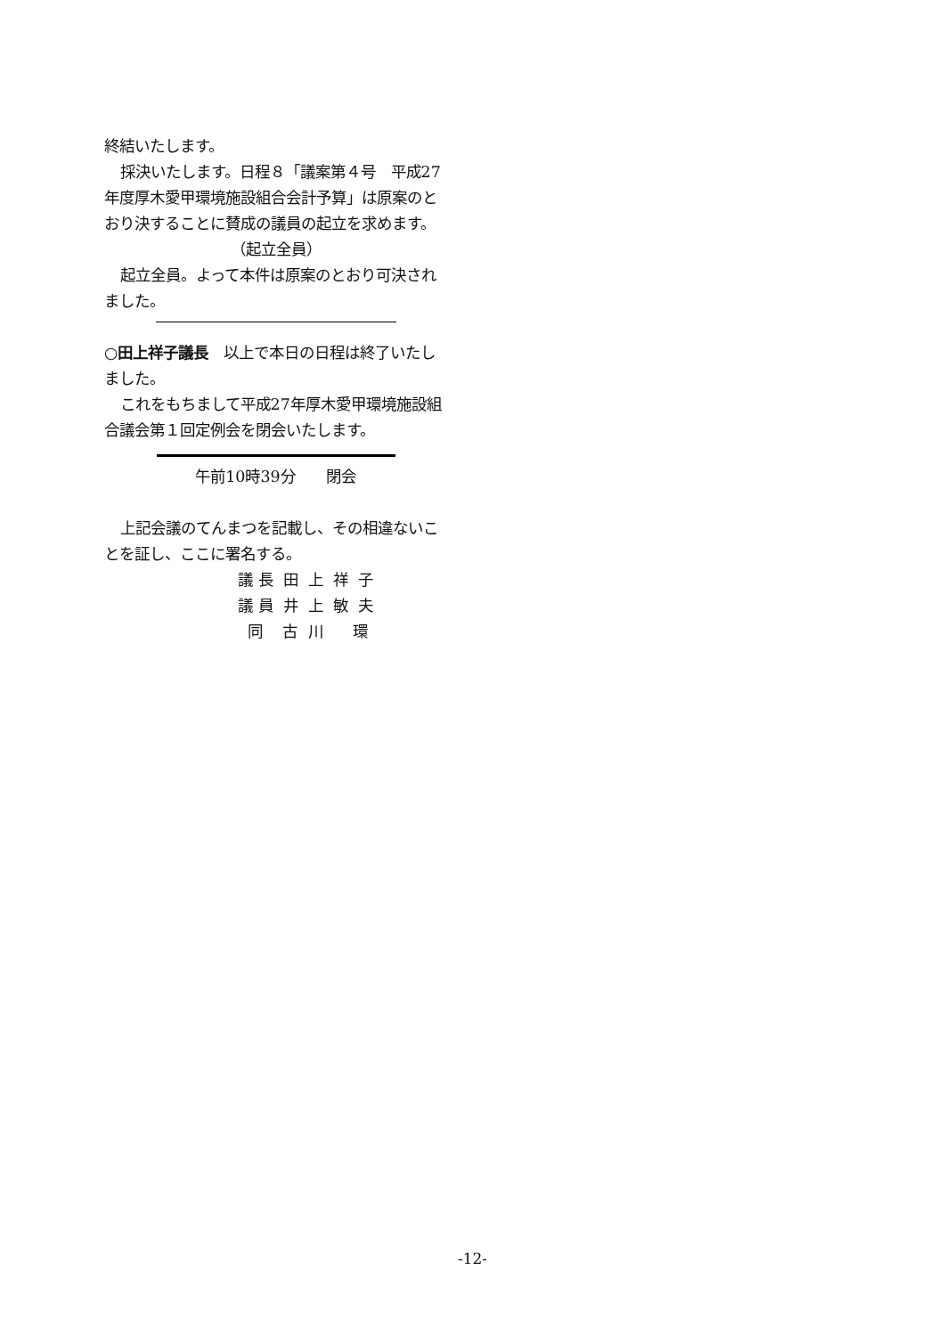終結いたします。
採決いたします。日程８「議案第４号　平成27年度厚木愛甲環境施設組合会計予算」は原案のとおり決することに賛成の議員の起立を求めます。
（起立全員）
起立全員。よって本件は原案のとおり可決されました。
○田上祥子議長　以上で本日の日程は終了いたしました。
これをもちまして平成27年厚木愛甲環境施設組合議会第１回定例会を閉会いたします。
午前10時39分　　閉会
上記会議のてんまつを記載し、その相違ないことを証し、ここに署名する。
議 長 田 上 祥 子
議 員 井 上 敏 夫
同 古 川 環
-12-